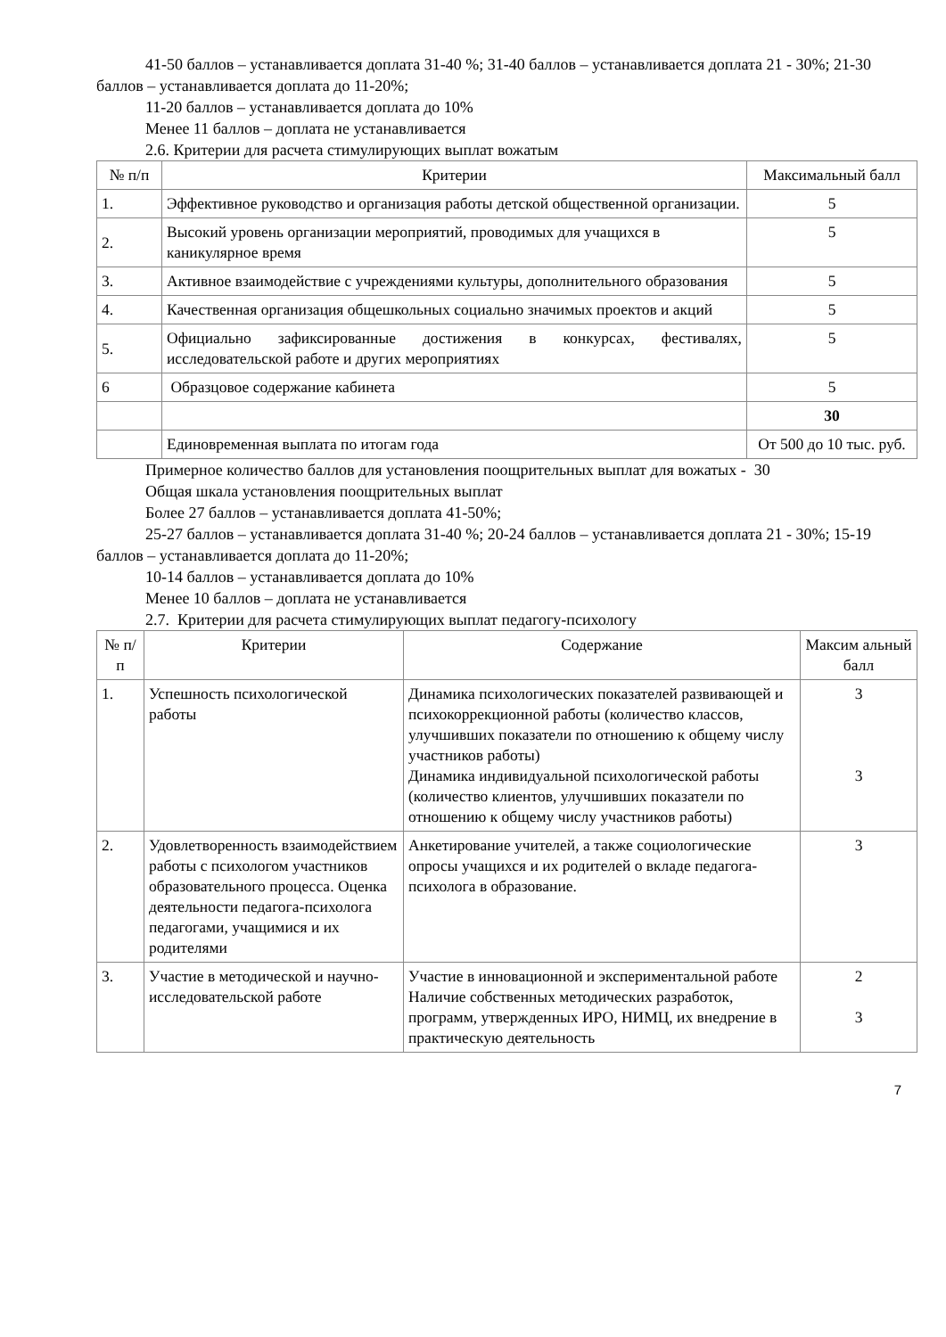41-50 баллов – устанавливается доплата 31-40 %; 31-40 баллов – устанавливается доплата 21 - 30%; 21-30 баллов – устанавливается доплата до 11-20%;
11-20 баллов – устанавливается доплата до 10%
Менее 11 баллов – доплата не устанавливается
2.6. Критерии для расчета стимулирующих выплат вожатым
| № п/п | Критерии | Максимальный балл |
| --- | --- | --- |
| 1. | Эффективное руководство и организация работы детской общественной организации. | 5 |
| 2. | Высокий уровень организации мероприятий, проводимых для учащихся в каникулярное время | 5 |
| 3. | Активное взаимодействие с учреждениями культуры, дополнительного образования | 5 |
| 4. | Качественная организация общешкольных социально значимых проектов и акций | 5 |
| 5. | Официально зафиксированные достижения в конкурсах, фестивалях, исследовательской работе и других мероприятиях | 5 |
| 6 | Образцовое содержание кабинета | 5 |
| | | 30 |
| | Единовременная выплата по итогам года | От 500 до 10 тыс. руб. |
Примерное количество баллов для установления поощрительных выплат для вожатых - 30
Общая шкала установления поощрительных выплат
Более 27 баллов – устанавливается доплата 41-50%;
25-27 баллов – устанавливается доплата 31-40 %; 20-24 баллов – устанавливается доплата 21 - 30%; 15-19 баллов – устанавливается доплата до 11-20%;
10-14 баллов – устанавливается доплата до 10%
Менее 10 баллов – доплата не устанавливается
2.7. Критерии для расчета стимулирующих выплат педагогу-психологу
| № п/п | Критерии | Содержание | Максим альный балл |
| --- | --- | --- | --- |
| 1. | Успешность психологической работы | Динамика психологических показателей развивающей и психокоррекционной работы (количество классов, улучшивших показатели по отношению к общему числу участников работы) Динамика индивидуальной психологической работы (количество клиентов, улучшивших показатели по отношению к общему числу участников работы) | 3 3 |
| 2. | Удовлетворенность взаимодействием работы с психологом участников образовательного процесса. Оценка деятельности педагога-психолога педагогами, учащимися и их родителями | Анкетирование учителей, а также социологические опросы учащихся и их родителей о вкладе педагога-психолога в образование. | 3 |
| 3. | Участие в методической и научно-исследовательской работе | Участие в инновационной и экспериментальной работе Наличие собственных методических разработок, программ, утвержденных ИРО, НИМЦ, их внедрение в практическую деятельность | 2 3 |
7